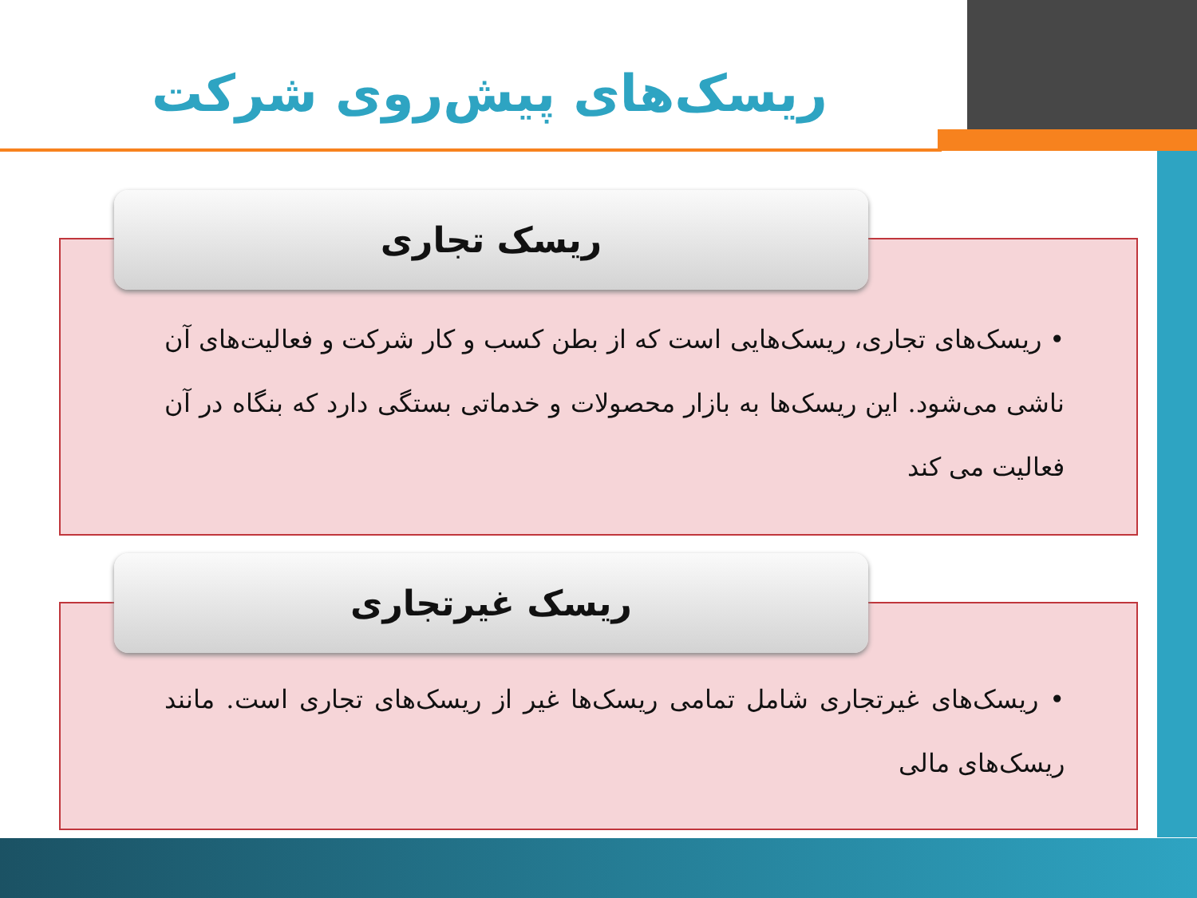ریسک‌های پیش‌روی شرکت
• ریسک‌های تجاری، ریسک‌هایی است که از بطن کسب و کار شرکت و فعالیت‌های آن ناشی می‌شود. این ریسک‌ها به بازار محصولات و خدماتی بستگی دارد که بنگاه در آن فعالیت می کند
ریسک تجاری
• ریسک‌های غیرتجاری شامل تمامی ریسک‌ها غیر از ریسک‌های تجاری است. مانند ریسک‌های مالی
ریسک غیرتجاری